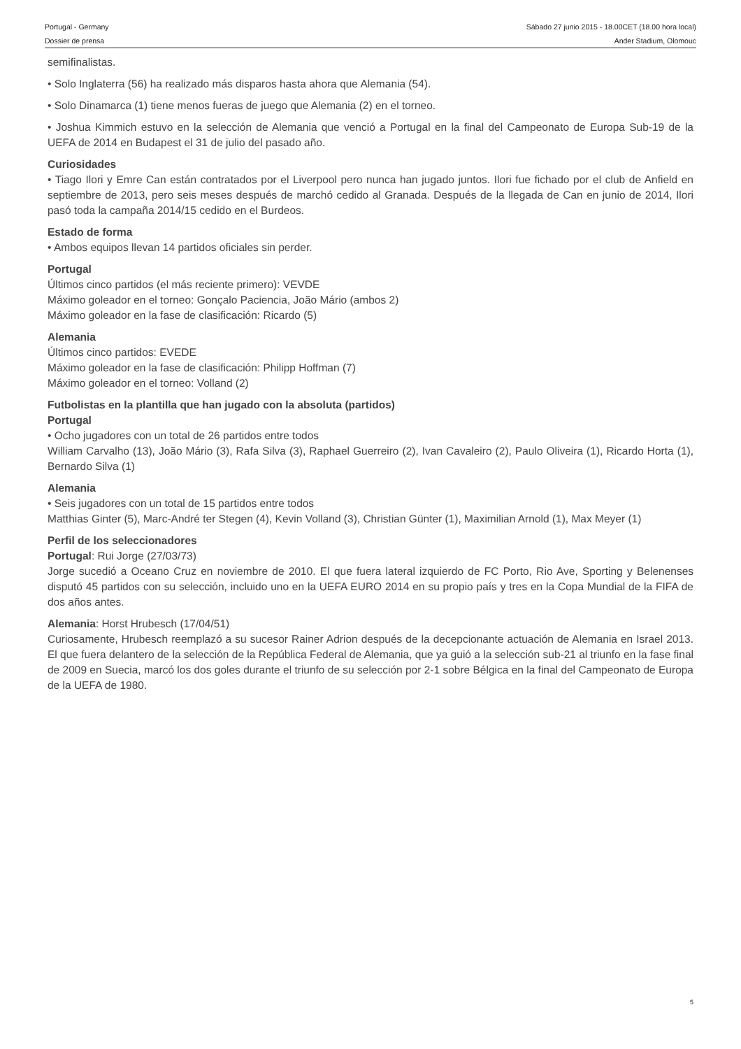Portugal - Germany Sábado 27 junio 2015 - 18.00CET (18.00 hora local)
Dossier de prensa Ander Stadium, Olomouc
semifinalistas.
• Solo Inglaterra (56) ha realizado más disparos hasta ahora que Alemania (54).
• Solo Dinamarca (1) tiene menos fueras de juego que Alemania (2) en el torneo.
• Joshua Kimmich estuvo en la selección de Alemania que venció a Portugal en la final del Campeonato de Europa Sub-19 de la UEFA de 2014 en Budapest el 31 de julio del pasado año.
Curiosidades
• Tiago Ilori y Emre Can están contratados por el Liverpool pero nunca han jugado juntos. Ilori fue fichado por el club de Anfield en septiembre de 2013, pero seis meses después de marchó cedido al Granada. Después de la llegada de Can en junio de 2014, Ilori pasó toda la campaña 2014/15 cedido en el Burdeos.
Estado de forma
• Ambos equipos llevan 14 partidos oficiales sin perder.
Portugal
Últimos cinco partidos (el más reciente primero): VEVDE
Máximo goleador en el torneo: Gonçalo Paciencia, João Mário (ambos 2)
Máximo goleador en la fase de clasificación: Ricardo (5)
Alemania
Últimos cinco partidos: EVEDE
Máximo goleador en la fase de clasificación: Philipp Hoffman (7)
Máximo goleador en el torneo: Volland (2)
Futbolistas en la plantilla que han jugado con la absoluta (partidos)
Portugal
• Ocho jugadores con un total de 26 partidos entre todos
William Carvalho (13), João Mário (3), Rafa Silva (3), Raphael Guerreiro (2), Ivan Cavaleiro (2), Paulo Oliveira (1), Ricardo Horta (1), Bernardo Silva (1)
Alemania
• Seis jugadores con un total de 15 partidos entre todos
Matthias Ginter (5), Marc-André ter Stegen (4), Kevin Volland (3), Christian Günter (1), Maximilian Arnold (1), Max Meyer (1)
Perfil de los seleccionadores
Portugal: Rui Jorge (27/03/73)
Jorge sucedió a Oceano Cruz en noviembre de 2010. El que fuera lateral izquierdo de FC Porto, Rio Ave, Sporting y Belenenses disputó 45 partidos con su selección, incluido uno en la UEFA EURO 2014 en su propio país y tres en la Copa Mundial de la FIFA de dos años antes.
Alemania: Horst Hrubesch (17/04/51)
Curiosamente, Hrubesch reemplazó a su sucesor Rainer Adrion después de la decepcionante actuación de Alemania en Israel 2013. El que fuera delantero de la selección de la República Federal de Alemania, que ya guió a la selección sub-21 al triunfo en la fase final de 2009 en Suecia, marcó los dos goles durante el triunfo de su selección por 2-1 sobre Bélgica en la final del Campeonato de Europa de la UEFA de 1980.
5